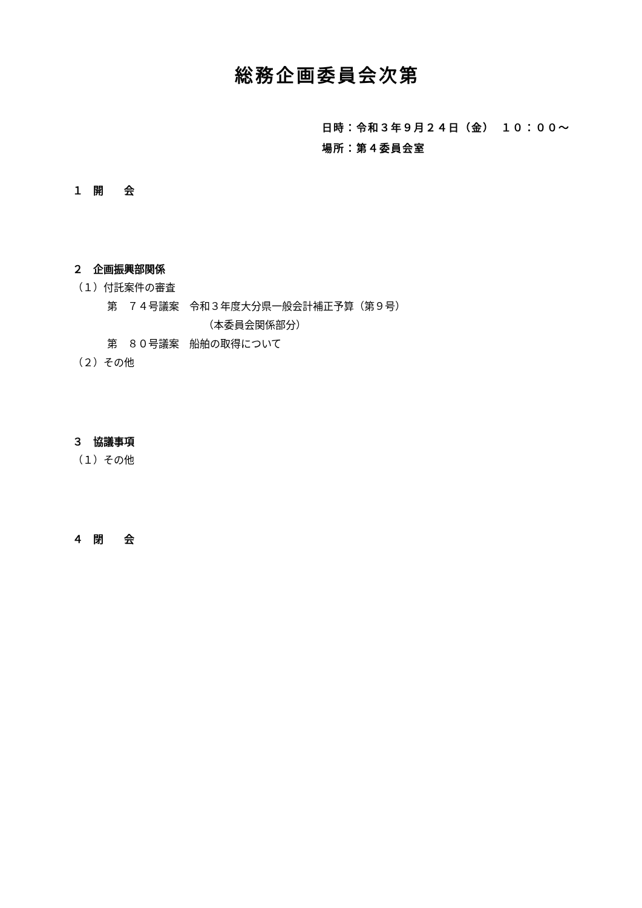総務企画委員会次第
日時：令和３年９月２４日（金）　１０：００～
場所：第４委員会室
１　開　　会
２　企画振興部関係
（１）付託案件の審査
第　７４号議案　令和３年度大分県一般会計補正予算（第９号）
（本委員会関係部分）
第　８０号議案　船舶の取得について
（２）その他
３　協議事項
（１）その他
４　閉　　会